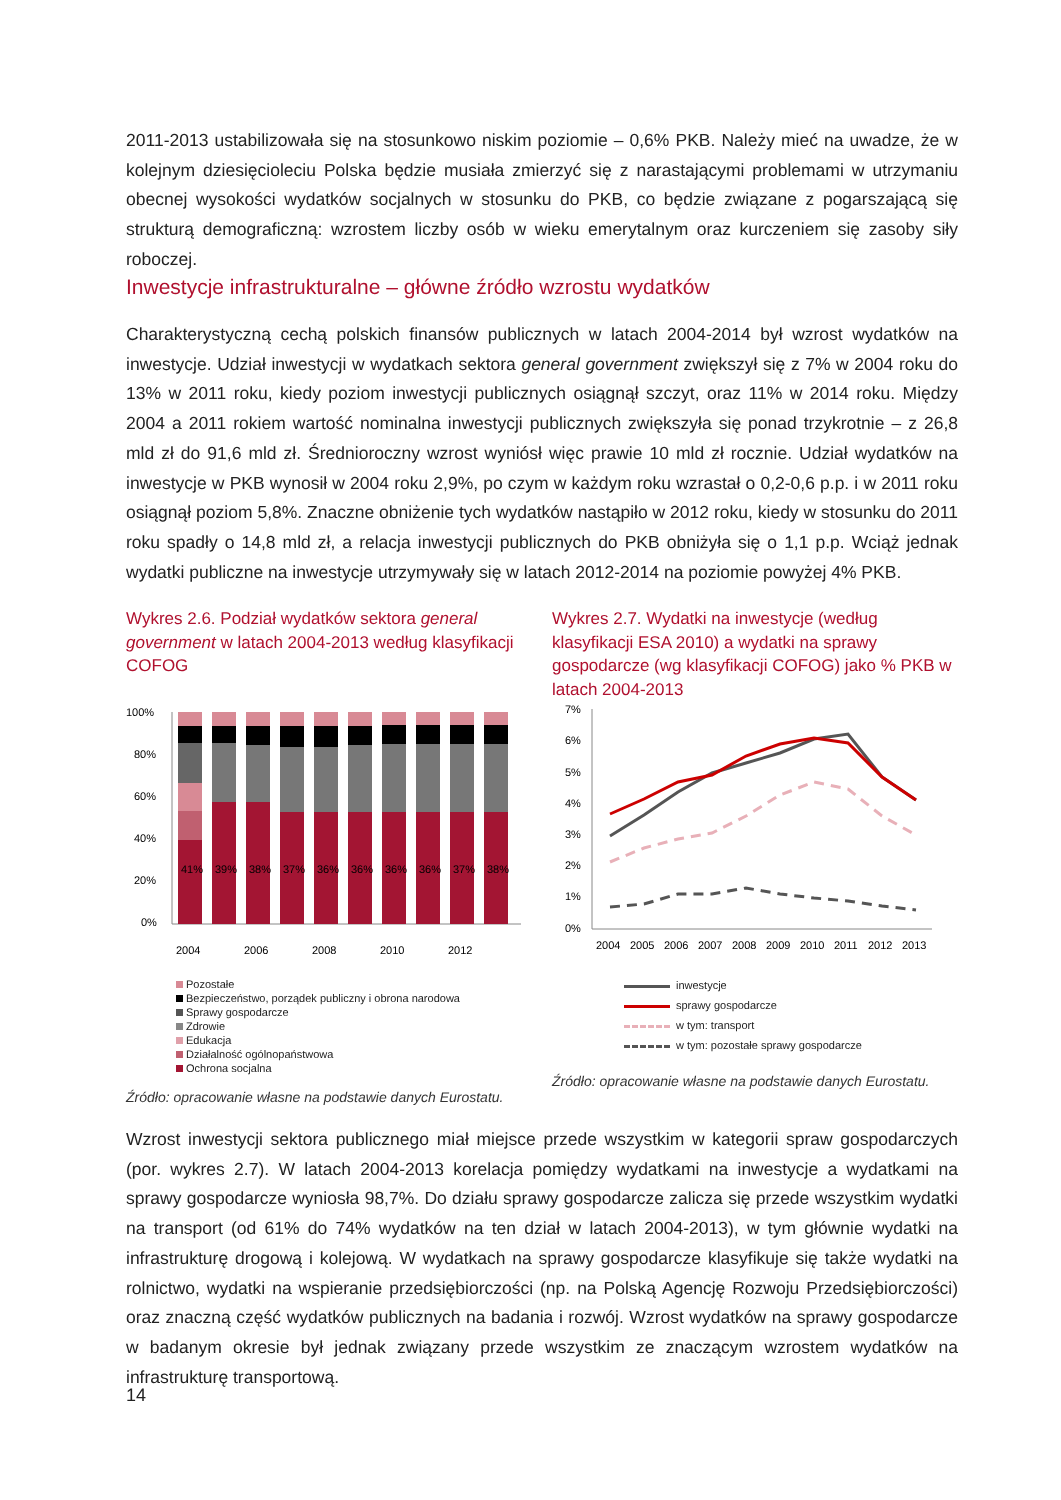2011-2013 ustabilizowała się na stosunkowo niskim poziomie – 0,6% PKB. Należy mieć na uwadze, że w kolejnym dziesięcioleciu Polska będzie musiała zmierzyć się z narastającymi problemami w utrzymaniu obecnej wysokości wydatków socjalnych w stosunku do PKB, co będzie związane z pogarszającą się strukturą demograficzną: wzrostem liczby osób w wieku emerytalnym oraz kurczeniem się zasoby siły roboczej.
Inwestycje infrastrukturalne – główne źródło wzrostu wydatków
Charakterystyczną cechą polskich finansów publicznych w latach 2004-2014 był wzrost wydatków na inwestycje. Udział inwestycji w wydatkach sektora general government zwiększył się z 7% w 2004 roku do 13% w 2011 roku, kiedy poziom inwestycji publicznych osiągnął szczyt, oraz 11% w 2014 roku. Między 2004 a 2011 rokiem wartość nominalna inwestycji publicznych zwiększyła się ponad trzykrotnie – z 26,8 mld zł do 91,6 mld zł. Średnioroczny wzrost wyniósł więc prawie 10 mld zł rocznie. Udział wydatków na inwestycje w PKB wynosił w 2004 roku 2,9%, po czym w każdym roku wzrastał o 0,2-0,6 p.p. i w 2011 roku osiągnął poziom 5,8%. Znaczne obniżenie tych wydatków nastąpiło w 2012 roku, kiedy w stosunku do 2011 roku spadły o 14,8 mld zł, a relacja inwestycji publicznych do PKB obniżyła się o 1,1 p.p. Wciąż jednak wydatki publiczne na inwestycje utrzymywały się w latach 2012-2014 na poziomie powyżej 4% PKB.
Wykres 2.6. Podział wydatków sektora general government w latach 2004-2013 według klasyfikacji COFOG
100%
80%
60%
40%
20%
0%
41%
39%
38%
37%
36%
36%
36%
36%
37%
38%
2004
2006
2008
2010
2012
Pozostałe
Bezpieczeństwo, porządek publiczny i obrona narodowa
Sprawy gospodarcze
Zdrowie
Edukacja
Działalność ogólnopaństwowa
Ochrona socjalna
Źródło: opracowanie własne na podstawie danych Eurostatu.
Wykres 2.7. Wydatki na inwestycje (według klasyfikacji ESA 2010) a wydatki na sprawy gospodarcze (wg klasyfikacji COFOG) jako % PKB w latach 2004-2013
7%
6%
5%
4%
3%
2%
1%
0%
2004
2005
2006
2007
2008
2009
2010
2011
2012
2013
inwestycje
sprawy gospodarcze
w tym: transport
w tym: pozostałe sprawy gospodarcze
Źródło: opracowanie własne na podstawie danych Eurostatu.
Wzrost inwestycji sektora publicznego miał miejsce przede wszystkim w kategorii spraw gospodarczych (por. wykres 2.7). W latach 2004-2013 korelacja pomiędzy wydatkami na inwestycje a wydatkami na sprawy gospodarcze wyniosła 98,7%. Do działu sprawy gospodarcze zalicza się przede wszystkim wydatki na transport (od 61% do 74% wydatków na ten dział w latach 2004-2013), w tym głównie wydatki na infrastrukturę drogową i kolejową. W wydatkach na sprawy gospodarcze klasyfikuje się także wydatki na rolnictwo, wydatki na wspieranie przedsiębiorczości (np. na Polską Agencję Rozwoju Przedsiębiorczości) oraz znaczną część wydatków publicznych na badania i rozwój. Wzrost wydatków na sprawy gospodarcze w badanym okresie był jednak związany przede wszystkim ze znaczącym wzrostem wydatków na infrastrukturę transportową.
14